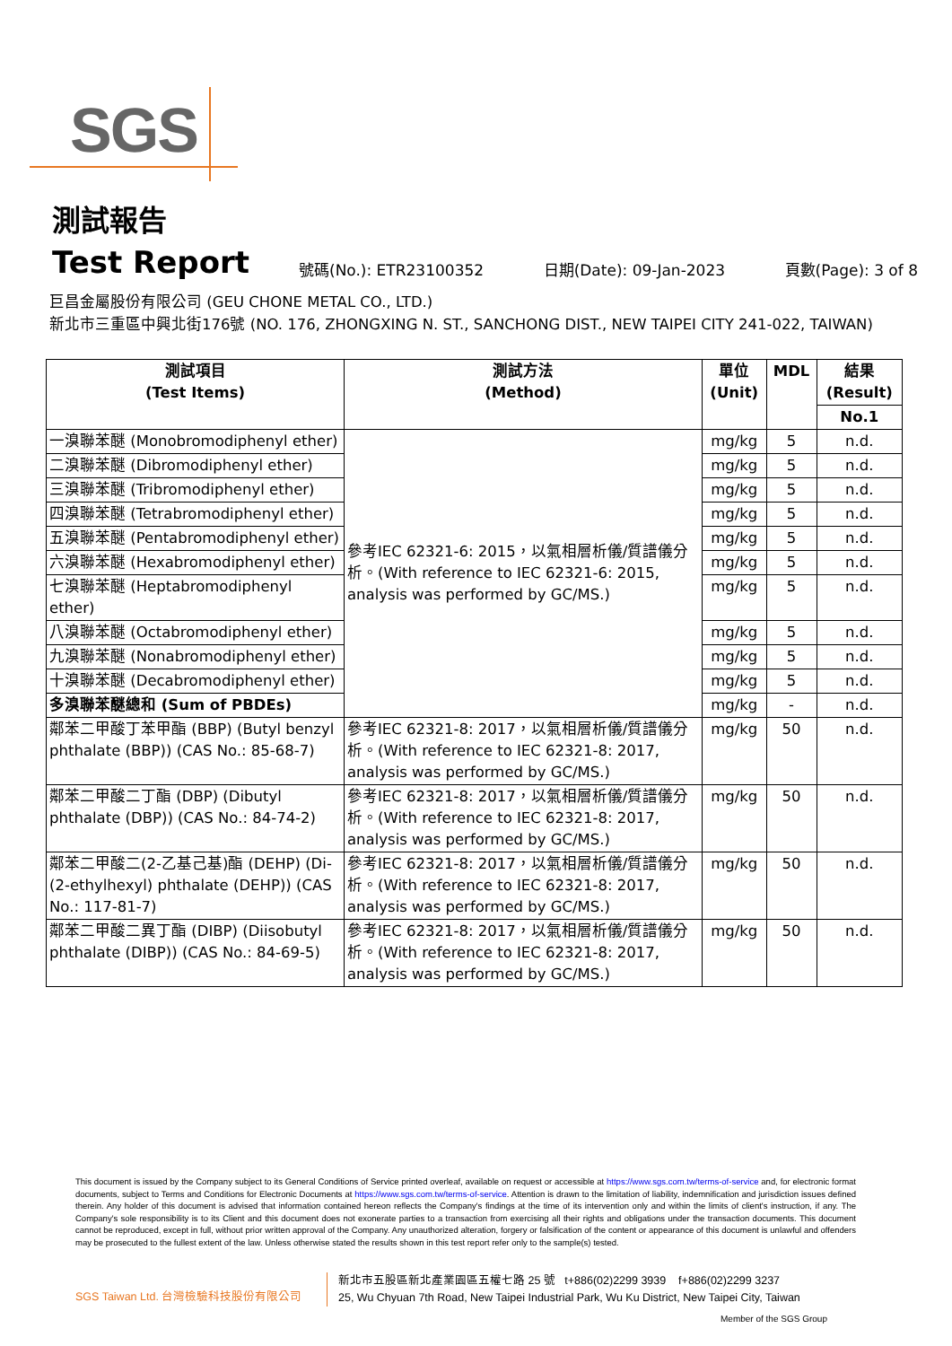SGS
測試報告
Test Report
號碼(No.): ETR23100352 日期(Date): 09-Jan-2023 頁數(Page): 3 of 8
巨昌金屬股份有限公司 (GEU CHONE METAL CO., LTD.)
新北市三重區中興北街176號 (NO. 176, ZHONGXING N. ST., SANCHONG DIST., NEW TAIPEI CITY 241-022, TAIWAN)
| 測試項目 (Test Items) | 測試方法 (Method) | 單位 (Unit) | MDL | 結果 (Result) |
| --- | --- | --- | --- | --- |
| | | | | No.1 |
| 一溴聯苯醚 (Monobromodiphenyl ether) | 參考IEC 62321-6: 2015，以氣相層析儀/質譜儀分析。(With reference to IEC 62321-6: 2015, analysis was performed by GC/MS.) | mg/kg | 5 | n.d. |
| 二溴聯苯醚 (Dibromodiphenyl ether) | | mg/kg | 5 | n.d. |
| 三溴聯苯醚 (Tribromodiphenyl ether) | | mg/kg | 5 | n.d. |
| 四溴聯苯醚 (Tetrabromodiphenyl ether) | | mg/kg | 5 | n.d. |
| 五溴聯苯醚 (Pentabromodiphenyl ether) | | mg/kg | 5 | n.d. |
| 六溴聯苯醚 (Hexabromodiphenyl ether) | | mg/kg | 5 | n.d. |
| 七溴聯苯醚 (Heptabromodiphenyl ether) | | mg/kg | 5 | n.d. |
| 八溴聯苯醚 (Octabromodiphenyl ether) | | mg/kg | 5 | n.d. |
| 九溴聯苯醚 (Nonabromodiphenyl ether) | | mg/kg | 5 | n.d. |
| 十溴聯苯醚 (Decabromodiphenyl ether) | | mg/kg | 5 | n.d. |
| 多溴聯苯醚總和 (Sum of PBDEs) | | mg/kg | - | n.d. |
| 鄰苯二甲酸丁苯甲酯 (BBP) (Butyl benzyl phthalate (BBP)) (CAS No.: 85-68-7) | 參考IEC 62321-8: 2017，以氣相層析儀/質譜儀分析。(With reference to IEC 62321-8: 2017, analysis was performed by GC/MS.) | mg/kg | 50 | n.d. |
| 鄰苯二甲酸二丁酯 (DBP) (Dibutyl phthalate (DBP)) (CAS No.: 84-74-2) | 參考IEC 62321-8: 2017，以氣相層析儀/質譜儀分析。(With reference to IEC 62321-8: 2017, analysis was performed by GC/MS.) | mg/kg | 50 | n.d. |
| 鄰苯二甲酸二(2-乙基己基)酯 (DEHP) (Di-(2-ethylhexyl) phthalate (DEHP)) (CAS No.: 117-81-7) | 參考IEC 62321-8: 2017，以氣相層析儀/質譜儀分析。(With reference to IEC 62321-8: 2017, analysis was performed by GC/MS.) | mg/kg | 50 | n.d. |
| 鄰苯二甲酸二異丁酯 (DIBP) (Diisobutyl phthalate (DIBP)) (CAS No.: 84-69-5) | 參考IEC 62321-8: 2017，以氣相層析儀/質譜儀分析。(With reference to IEC 62321-8: 2017, analysis was performed by GC/MS.) | mg/kg | 50 | n.d. |
This document is issued by the Company subject to its General Conditions of Service printed overleaf, available on request or accessible at https://www.sgs.com.tw/terms-of-service and, for electronic format documents, subject to Terms and Conditions for Electronic Documents at https://www.sgs.com.tw/terms-of-service. Attention is drawn to the limitation of liability, indemnification and jurisdiction issues defined therein. Any holder of this document is advised that information contained hereon reflects the Company's findings at the time of its intervention only and within the limits of client's instruction, if any. The Company's sole responsibility is to its Client and this document does not exonerate parties to a transaction from exercising all their rights and obligations under the transaction documents. This document cannot be reproduced, except in full, without prior written approval of the Company. Any unauthorized alteration, forgery or falsification of the content or appearance of this document is unlawful and offenders may be prosecuted to the fullest extent of the law. Unless otherwise stated the results shown in this test report refer only to the sample(s) tested.
SGS Taiwan Ltd. 台灣檢驗科技股份有限公司
新北市五股區新北產業園區五權七路 25 號 t+886(02)2299 3939 f+886(02)2299 3237
25, Wu Chyuan 7th Road, New Taipei Industrial Park, Wu Ku District, New Taipei City, Taiwan
Member of the SGS Group